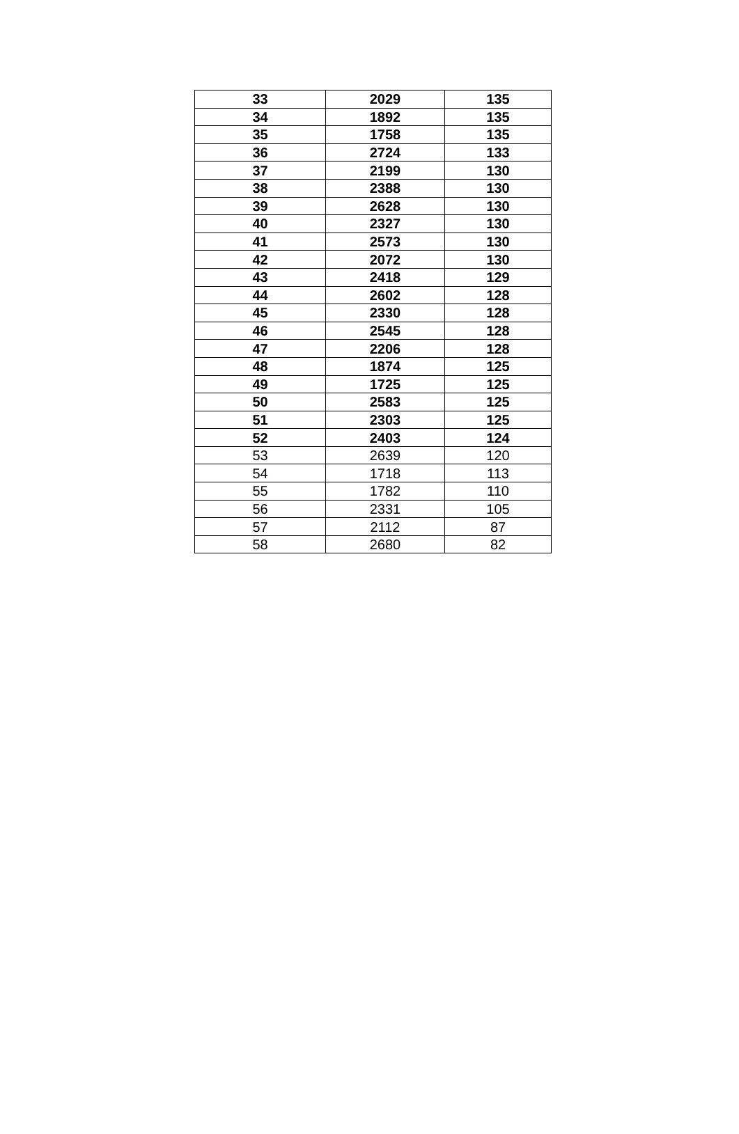| 33 | 2029 | 135 |
| 34 | 1892 | 135 |
| 35 | 1758 | 135 |
| 36 | 2724 | 133 |
| 37 | 2199 | 130 |
| 38 | 2388 | 130 |
| 39 | 2628 | 130 |
| 40 | 2327 | 130 |
| 41 | 2573 | 130 |
| 42 | 2072 | 130 |
| 43 | 2418 | 129 |
| 44 | 2602 | 128 |
| 45 | 2330 | 128 |
| 46 | 2545 | 128 |
| 47 | 2206 | 128 |
| 48 | 1874 | 125 |
| 49 | 1725 | 125 |
| 50 | 2583 | 125 |
| 51 | 2303 | 125 |
| 52 | 2403 | 124 |
| 53 | 2639 | 120 |
| 54 | 1718 | 113 |
| 55 | 1782 | 110 |
| 56 | 2331 | 105 |
| 57 | 2112 | 87 |
| 58 | 2680 | 82 |